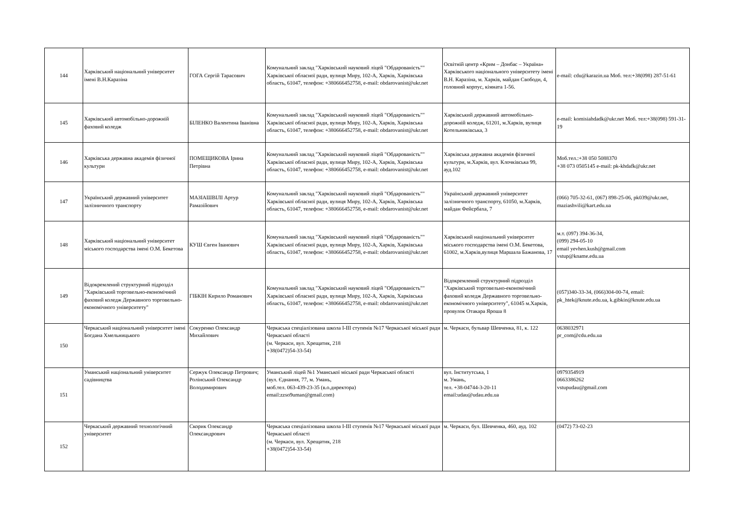| 144 | Харківський національний університет імені В.Н.Каразіна | ГОГА Сергій Тарасович | Комунальний заклад "Харківський науковий ліцей "Обдарованість"" Харківської обласної ради, вулиця Миру, 102-А, Харків, Харківська область, 61047, телефон: +380666452758, e-mail: obdarovanist@ukr.net | Освітній центр «Крим – Донбас – Україна» Харківського національного університету імені В.Н. Каразіна, м. Харків, майдан Свободи, 4, головний корпус, кімната 1-56. | e-mail: cdu@karazin.ua Моб. тел:+38(098) 287-51-61 |
| 145 | Харківський автомобільно-дорожній фаховий коледж | БІЛЕНКО Валентина Іванівна | Комунальний заклад "Харківський науковий ліцей "Обдарованість"" Харківської обласної ради, вулиця Миру, 102-А, Харків, Харківська область, 61047, телефон: +380666452758, e-mail: obdarovanist@ukr.net | Харківський державний автомобільно-дорожній коледж, 61201, м.Харків, вулиця Котельниківська, 3 | e-mail: komisiahdadk@ukr.net Моб. тел:+38(098) 591-31-19 |
| 146 | Харківська державна академія фізичної культури | ПОМЕЩИКОВА Ірина Петрівна | Комунальний заклад "Харківський науковий ліцей "Обдарованість"" Харківської обласної ради, вулиця Миру, 102-А, Харків, Харківська область, 61047, телефон: +380666452758, e-mail: obdarovanist@ukr.net | Харківська державна академія фізичної культури, м.Харків, вул. Клочківська 99, ауд.102 | Моб.тел.:+38 050 5088370 +38 073 0505145 e-mail: pk-khdafk@ukr.net |
| 147 | Український державний університет залізничного транспорту | МАЗІАШВІЛІ Артур Рамазійович | Комунальний заклад "Харківський науковий ліцей "Обдарованість"" Харківської обласної ради, вулиця Миру, 102-А, Харків, Харківська область, 61047, телефон: +380666452758, e-mail: obdarovanist@ukr.net | Український державний університет залізничного транспорту, 61050, м.Харків, майдан Фейєрбаха, 7 | (066) 705-32-61, (067) 898-25-06, pk039@ukr.net, maziashvili@kart.edu.ua |
| 148 | Харківський національний університет міського господарства імені О.М. Бекетова | КУШ Євген Іванович | Комунальний заклад "Харківський науковий ліцей "Обдарованість"" Харківської обласної ради, вулиця Миру, 102-А, Харків, Харківська область, 61047, телефон: +380666452758, e-mail: obdarovanist@ukr.net | Харківський національний університет міського господарства імені О.М. Бекетова, 61002, м.Харків,вулиця Маршала Бажанова, 17 | м.т. (097) 394-36-34, (099) 294-05-10 email yevhen.kush@gmail.com vstup@kname.edu.ua |
| 149 | Відокремлений структурний підрозділ "Харківський торговельно-економічний фаховий коледж Державного торговельно-економічного університету" | ГІБКІН Кирило Романович | Комунальний заклад "Харківський науковий ліцей "Обдарованість"" Харківської обласної ради, вулиця Миру, 102-А, Харків, Харківська область, 61047, телефон: +380666452758, e-mail: obdarovanist@ukr.net | Відокремлений структурний підрозділ "Харківський торговельно-економічний фаховий коледж Державного торговельно-економічного університету", 61045 м.Харків, провулок Отакара Яроша 8 | (057)340-33-34, (066)304-00-74, email: pk_htek@knute.edu.ua, k.gibkin@knute.edu.ua |
| 150 | Черкаський національний університет імені Богдана Хмельницького | Сокуренко Олександр Михайлович | Черкаська спеціалізована школа І-ІІІ ступенів №17 Черкаської міської ради Черкаської області (м. Черкаси, вул. Хрещатик, 218 +38(0472)54-33-54) | м. Черкаси, бульвар Шевченка, 81, к. 122 | 0638032971 pr_com@cdu.edu.ua |
| 151 | Уманський національний університет садівництва | Сержук Олександр Петрович; Ролінський Олександр Володимирович | Уманський ліцей №1 Уманської міської ради Черкаської області (вул. Єднання, 77, м. Умань, моб.тел. 063-439-23-35 (в.о.директора) email:zzso9uman@gmail.com) | вул. Інститутська, 1 м. Умань, тел. +38-04744-3-20-11 email:udau@udau.edu.ua | 0979354919 0663386262 vstupudau@gmail.com |
| 152 | Черкаський державний технологічний університет | Скорик Олександр Олександрович | Черкаська спеціалізована школа І-ІІІ ступенів №17 Черкаської міської ради Черкаської області (м. Черкаси, вул. Хрещатик, 218 +38(0472)54-33-54) | м. Черкаси, бул. Шевченка, 460, ауд. 102 | (0472) 73-02-23 |